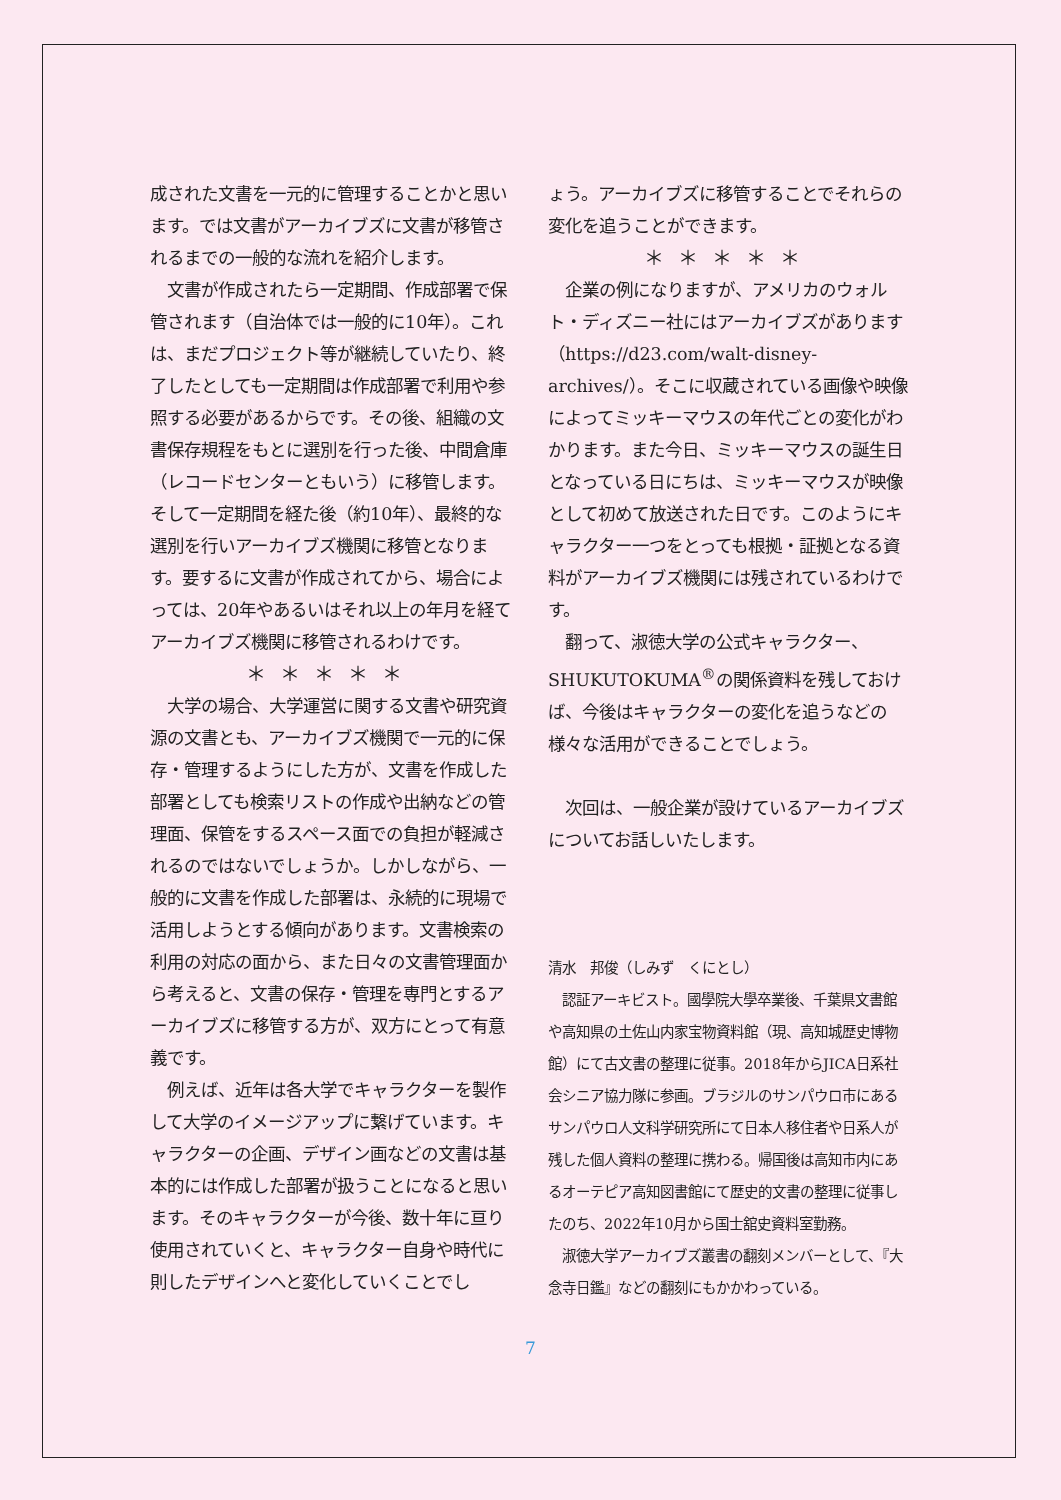成された文書を一元的に管理することかと思います。では文書がアーカイブズに文書が移管されるまでの一般的な流れを紹介します。
　文書が作成されたら一定期間、作成部署で保管されます（自治体では一般的に10年）。これは、まだプロジェクト等が継続していたり、終了したとしても一定期間は作成部署で利用や参照する必要があるからです。その後、組織の文書保存規程をもとに選別を行った後、中間倉庫（レコードセンターともいう）に移管します。そして一定期間を経た後（約10年）、最終的な選別を行いアーカイブズ機関に移管となります。要するに文書が作成されてから、場合によっては、20年やあるいはそれ以上の年月を経てアーカイブズ機関に移管されるわけです。
＊＊＊＊＊
　大学の場合、大学運営に関する文書や研究資源の文書とも、アーカイブズ機関で一元的に保存・管理するようにした方が、文書を作成した部署としても検索リストの作成や出納などの管理面、保管をするスペース面での負担が軽減されるのではないでしょうか。しかしながら、一般的に文書を作成した部署は、永続的に現場で活用しようとする傾向があります。文書検索の利用の対応の面から、また日々の文書管理面から考えると、文書の保存・管理を専門とするアーカイブズに移管する方が、双方にとって有意義です。
　例えば、近年は各大学でキャラクターを製作して大学のイメージアップに繋げています。キャラクターの企画、デザイン画などの文書は基本的には作成した部署が扱うことになると思います。そのキャラクターが今後、数十年に亘り使用されていくと、キャラクター自身や時代に則したデザインへと変化していくことでし
ょう。アーカイブズに移管することでそれらの変化を追うことができます。
＊＊＊＊＊
　企業の例になりますが、アメリカのウォルト・ディズニー社にはアーカイブズがあります（https://d23.com/walt-disney-archives/）。そこに収蔵されている画像や映像によってミッキーマウスの年代ごとの変化がわかります。また今日、ミッキーマウスの誕生日となっている日にちは、ミッキーマウスが映像として初めて放送された日です。このようにキャラクター一つをとっても根拠・証拠となる資料がアーカイブズ機関には残されているわけです。
　翻って、淑徳大学の公式キャラクター、SHUKUTOKUMA<sup>®</sup>の関係資料を残しておけば、今後はキャラクターの変化を追うなどの様々な活用ができることでしょう。
　次回は、一般企業が設けているアーカイブズについてお話しいたします。
清水　邦俊（しみず　くにとし）
　認証アーキビスト。國學院大學卒業後、千葉県文書館や高知県の土佐山内家宝物資料館（現、高知城歴史博物館）にて古文書の整理に従事。2018年からJICA日系社会シニア協力隊に参画。ブラジルのサンパウロ市にあるサンパウロ人文科学研究所にて日本人移住者や日系人が残した個人資料の整理に携わる。帰国後は高知市内にあるオーテピア高知図書館にて歴史的文書の整理に従事したのち、2022年10月から国士舘史資料室勤務。
　淑徳大学アーカイブズ叢書の翻刻メンバーとして、『大念寺日鑑』などの翻刻にもかかわっている。
7